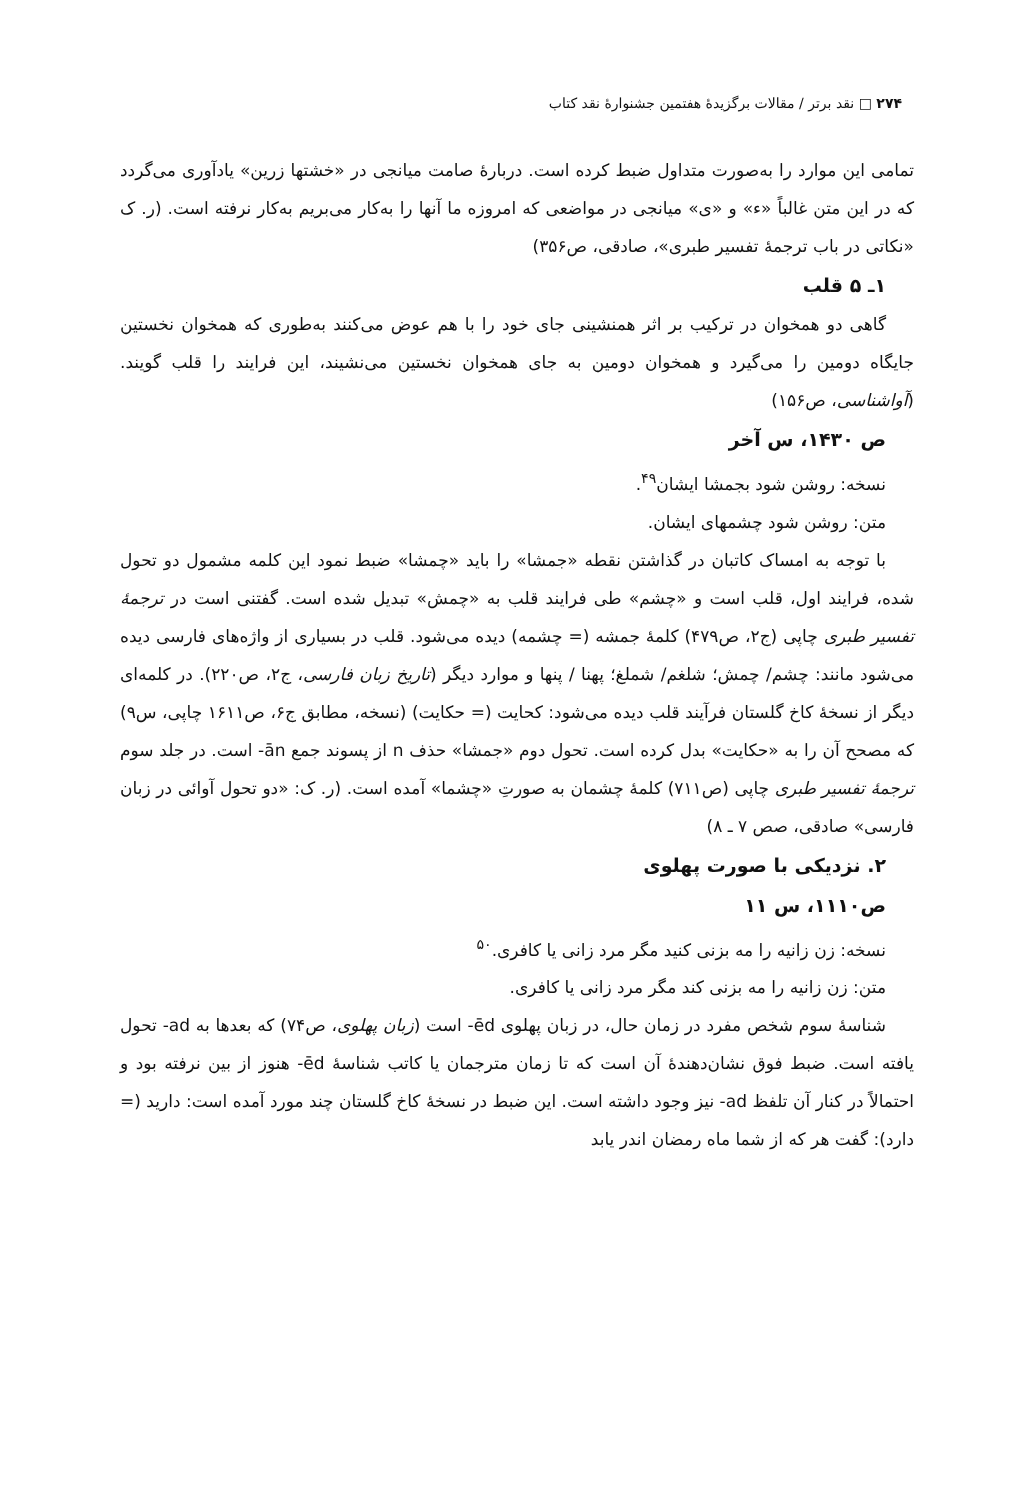۲۷۴ □ نقد برتر / مقالات برگزیدهٔ هفتمین جشنوارهٔ نقد کتاب
تمامی این موارد را به‌صورت متداول ضبط کرده است. دربارهٔ صامت میانجی در «خشتها زرین» یادآوری می‌گردد که در این متن غالباً «ء» و «ی» میانجی در مواضعی که امروزه ما آنها را به‌کار می‌بریم به‌کار نرفته است. (ر. ک «نکاتی در باب ترجمهٔ تفسیر طبری»، صادقی، ص۳۵۶)
۱ـ ۵ قلب
گاهی دو همخوان در ترکیب بر اثر همنشینی جای خود را با هم عوض می‌کنند به‌طوری که همخوان نخستین جایگاه دومین را می‌گیرد و همخوان دومین به جای همخوان نخستین می‌نشیند، این فرایند را قلب گویند. (آواشناسی، ص۱۵۶)
ص ۱۴۳۰، س آخر
نسخه: روشن شود بجمشا ایشان<sup>۴۹</sup>.
متن: روشن شود چشمهای ایشان.
با توجه به امساک کاتبان در گذاشتن نقطه «جمشا» را باید «چمشا» ضبط نمود این کلمه مشمول دو تحول شده، فرایند اول، قلب است و «چشم» طی فرایند قلب به «چمش» تبدیل شده است. گفتنی است در ترجمهٔ تفسیر طبری چاپی (ج۲، ص۴۷۹) کلمهٔ جمشه (= چشمه) دیده می‌شود. قلب در بسیاری از واژه‌های فارسی دیده می‌شود مانند: چشم/ چمش؛ شلغم/ شملغ؛ پهنا / پنها و موارد دیگر (تاریخ زبان فارسی، ج۲، ص۲۲۰). در کلمه‌ای دیگر از نسخهٔ کاخ گلستان فرآیند قلب دیده می‌شود: کحایت (= حکایت) (نسخه، مطابق ج۶، ص۱۶۱۱ چاپی، س۹) که مصحح آن را به «حکایت» بدل کرده است. تحول دوم «جمشا» حذف n از پسوند جمع ān- است. در جلد سوم ترجمهٔ تفسیر طبری چاپی (ص۷۱۱) کلمهٔ چشمان به صورتِ «چشما» آمده است. (ر. ک: «دو تحول آوائی در زبان فارسی» صادقی، صص ۷ ـ ۸)
۲. نزدیکی با صورت پهلوی
ص۱۱۱۰، س ۱۱
نسخه: زن زانیه را مه بزنی کنید مگر مرد زانی یا کافری.<sup>۵۰</sup>
متن: زن زانیه را مه بزنی کند مگر مرد زانی یا کافری.
شناسهٔ سوم شخص مفرد در زمان حال، در زبان پهلوی ēd- است (زبان پهلوی، ص۷۴) که بعدها به ad- تحول یافته است. ضبط فوق نشان‌دهندهٔ آن است که تا زمان مترجمان یا کاتب شناسهٔ ēd- هنوز از بین نرفته بود و احتمالاً در کنار آن تلفظ ad- نیز وجود داشته است. این ضبط در نسخهٔ کاخ گلستان چند مورد آمده است: دارید (= دارد): گفت هر که از شما ماه رمضان اندر یابد